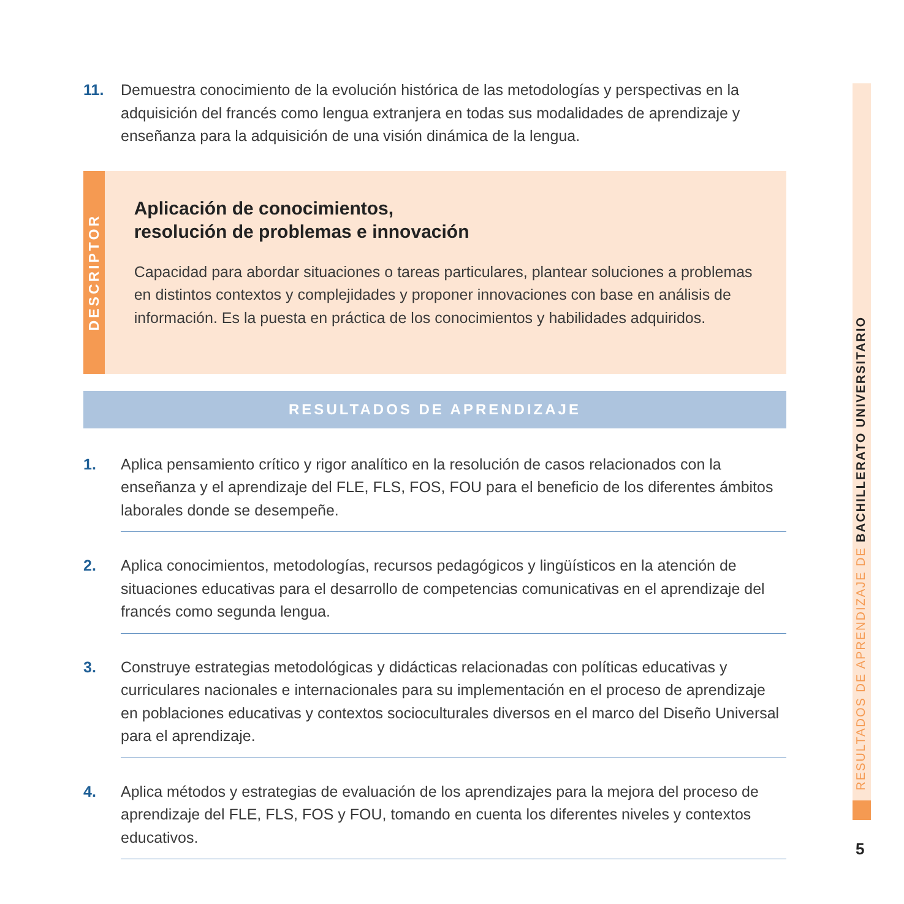11. Demuestra conocimiento de la evolución histórica de las metodologías y perspectivas en la adquisición del francés como lengua extranjera en todas sus modalidades de aprendizaje y enseñanza para la adquisición de una visión dinámica de la lengua.
DESCRIPTOR
Aplicación de conocimientos,
resolución de problemas e innovación
Capacidad para abordar situaciones o tareas particulares, plantear soluciones a problemas en distintos contextos y complejidades y proponer innovaciones con base en análisis de información. Es la puesta en práctica de los conocimientos y habilidades adquiridos.
RESULTADOS DE APRENDIZAJE
1. Aplica pensamiento crítico y rigor analítico en la resolución de casos relacionados con la enseñanza y el aprendizaje del FLE, FLS, FOS, FOU para el beneficio de los diferentes ámbitos laborales donde se desempeñe.
2. Aplica conocimientos, metodologías, recursos pedagógicos y lingüísticos en la atención de situaciones educativas para el desarrollo de competencias comunicativas en el aprendizaje del francés como segunda lengua.
3. Construye estrategias metodológicas y didácticas relacionadas con políticas educativas y curriculares nacionales e internacionales para su implementación en el proceso de aprendizaje en poblaciones educativas y contextos socioculturales diversos en el marco del Diseño Universal para el aprendizaje.
4. Aplica métodos y estrategias de evaluación de los aprendizajes para la mejora del proceso de aprendizaje del FLE, FLS, FOS y FOU, tomando en cuenta los diferentes niveles y contextos educativos.
RESULTADOS DE APRENDIZAJE DE BACHILLERATO UNIVERSITARIO
5